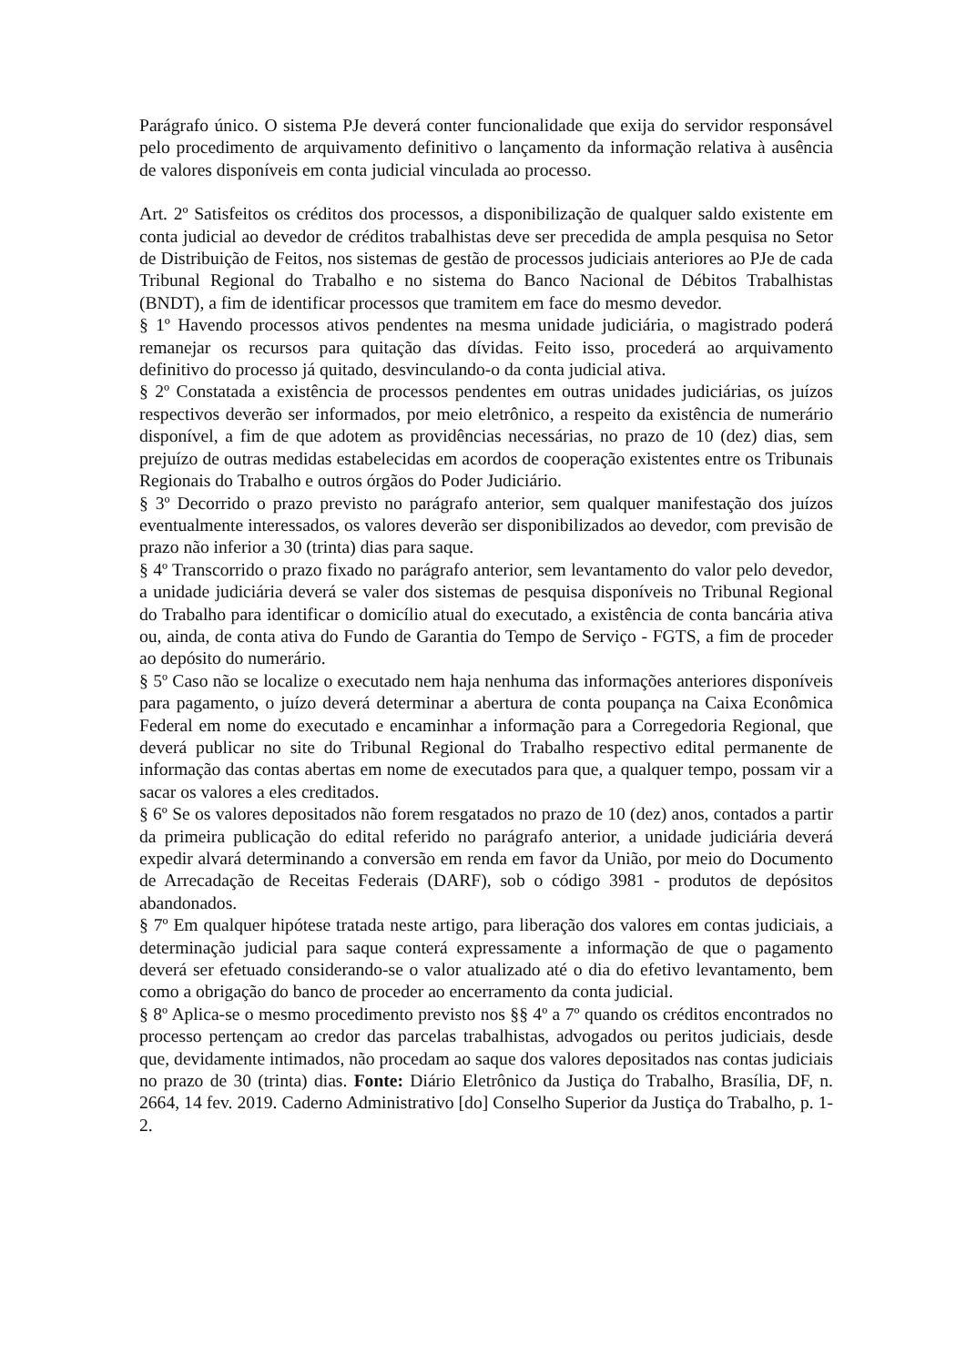Parágrafo único. O sistema PJe deverá conter funcionalidade que exija do servidor responsável pelo procedimento de arquivamento definitivo o lançamento da informação relativa à ausência de valores disponíveis em conta judicial vinculada ao processo.
Art. 2º Satisfeitos os créditos dos processos, a disponibilização de qualquer saldo existente em conta judicial ao devedor de créditos trabalhistas deve ser precedida de ampla pesquisa no Setor de Distribuição de Feitos, nos sistemas de gestão de processos judiciais anteriores ao PJe de cada Tribunal Regional do Trabalho e no sistema do Banco Nacional de Débitos Trabalhistas (BNDT), a fim de identificar processos que tramitem em face do mesmo devedor.
§ 1º Havendo processos ativos pendentes na mesma unidade judiciária, o magistrado poderá remanejar os recursos para quitação das dívidas. Feito isso, procederá ao arquivamento definitivo do processo já quitado, desvinculando-o da conta judicial ativa.
§ 2º Constatada a existência de processos pendentes em outras unidades judiciárias, os juízos respectivos deverão ser informados, por meio eletrônico, a respeito da existência de numerário disponível, a fim de que adotem as providências necessárias, no prazo de 10 (dez) dias, sem prejuízo de outras medidas estabelecidas em acordos de cooperação existentes entre os Tribunais Regionais do Trabalho e outros órgãos do Poder Judiciário.
§ 3º Decorrido o prazo previsto no parágrafo anterior, sem qualquer manifestação dos juízos eventualmente interessados, os valores deverão ser disponibilizados ao devedor, com previsão de prazo não inferior a 30 (trinta) dias para saque.
§ 4º Transcorrido o prazo fixado no parágrafo anterior, sem levantamento do valor pelo devedor, a unidade judiciária deverá se valer dos sistemas de pesquisa disponíveis no Tribunal Regional do Trabalho para identificar o domicílio atual do executado, a existência de conta bancária ativa ou, ainda, de conta ativa do Fundo de Garantia do Tempo de Serviço - FGTS, a fim de proceder ao depósito do numerário.
§ 5º Caso não se localize o executado nem haja nenhuma das informações anteriores disponíveis para pagamento, o juízo deverá determinar a abertura de conta poupança na Caixa Econômica Federal em nome do executado e encaminhar a informação para a Corregedoria Regional, que deverá publicar no site do Tribunal Regional do Trabalho respectivo edital permanente de informação das contas abertas em nome de executados para que, a qualquer tempo, possam vir a sacar os valores a eles creditados.
§ 6º Se os valores depositados não forem resgatados no prazo de 10 (dez) anos, contados a partir da primeira publicação do edital referido no parágrafo anterior, a unidade judiciária deverá expedir alvará determinando a conversão em renda em favor da União, por meio do Documento de Arrecadação de Receitas Federais (DARF), sob o código 3981 - produtos de depósitos abandonados.
§ 7º Em qualquer hipótese tratada neste artigo, para liberação dos valores em contas judiciais, a determinação judicial para saque conterá expressamente a informação de que o pagamento deverá ser efetuado considerando-se o valor atualizado até o dia do efetivo levantamento, bem como a obrigação do banco de proceder ao encerramento da conta judicial.
§ 8º Aplica-se o mesmo procedimento previsto nos §§ 4º a 7º quando os créditos encontrados no processo pertençam ao credor das parcelas trabalhistas, advogados ou peritos judiciais, desde que, devidamente intimados, não procedam ao saque dos valores depositados nas contas judiciais no prazo de 30 (trinta) dias. Fonte: Diário Eletrônico da Justiça do Trabalho, Brasília, DF, n. 2664, 14 fev. 2019. Caderno Administrativo [do] Conselho Superior da Justiça do Trabalho, p. 1-2.